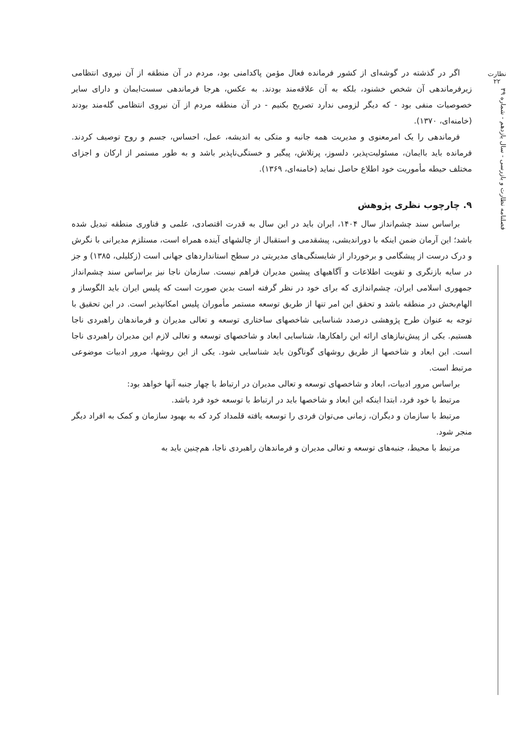نظارت
۲۲
فصلنامه نظارت و بازرسی - سال یازدهم - شماره ۳۹
اگر در گذشته در گوشه‌ای از کشور فرمانده فعال مؤمن پاکدامنی بود، مردم در آن منطقه از آن نیروی انتظامی زیرفرماندهی آن شخص خشنود، بلکه به آن علاقه‌مند بودند. به عکس، هرجا فرماندهی سست‌ایمان و دارای سایر خصوصیات منفی بود - که دیگر لزومی ندارد تصریح بکنیم - در آن منطقه مردم از آن نیروی انتظامی گله‌مند بودند (خامنه‌ای، ۱۳۷۰).
فرماندهی را یک امرمعنوی و مدیریت همه جانبه و متکی به اندیشه، عمل، احساس، جسم و روح توصیف کردند. فرمانده باید باایمان، مسئولیت‌پذیر، دلسوز، پرتلاش، پیگیر و خستگی‌ناپذیر باشد و به طور مستمر از ارکان و اجزای مختلف حیطه مأموریت خود اطلاع حاصل نماید (خامنه‌ای، ۱۳۶۹).
۹. چارچوب نظری پژوهش
براساس سند چشم‌انداز سال ۱۴۰۴، ایران باید در این سال به قدرت اقتصادی، علمی و فناوری منطقه تبدیل شده باشد؛ این آرمان ضمن اینکه با دوراندیشی، پیشقدمی و استقبال از چالشهای آینده همراه است، مستلزم مدیرانی با نگرش و درک درست از پیشگامی و برخوردار از شایستگی‌های مدیریتی در سطح استانداردهای جهانی است (زکلیلی، ۱۳۸۵) و جز در سایه بازنگری و تقویت اطلاعات و آگاهیهای پیشین مدیران فراهم نیست. سازمان ناجا نیز براساس سند چشم‌انداز جمهوری اسلامی ایران، چشم‌اندازی که برای خود در نظر گرفته است بدین صورت است که پلیس ایران باید الگوساز و الهام‌بخش در منطقه باشد و تحقق این امر تنها از طریق توسعه مستمر مأموران پلیس امکانپذیر است. در این تحقیق با توجه به عنوان طرح پژوهشی درصدد شناسایی شاخصهای ساختاری توسعه و تعالی مدیران و فرماندهان راهبردی ناجا هستیم. یکی از پیش‌نیازهای ارائه این راهکارها، شناسایی ابعاد و شاخصهای توسعه و تعالی لازم این مدیران راهبردی ناجا است. این ابعاد و شاخصها از طریق روشهای گوناگون باید شناسایی شود. یکی از این روشها، مرور ادبیات موضوعی مرتبط است.
براساس مرور ادبیات، ابعاد و شاخصهای توسعه و تعالی مدیران در ارتباط با چهار جنبه آنها خواهد بود:
مرتبط با خود فرد، ابتدا اینکه این ابعاد و شاخصها باید در ارتباط با توسعه خود فرد باشد.
مرتبط با سازمان و دیگران، زمانی می‌توان فردی را توسعه یافته قلمداد کرد که به بهبود سازمان و کمک به افراد دیگر منجر شود.
مرتبط با محیط، جنبه‌های توسعه و تعالی مدیران و فرماندهان راهبردی ناجا، هم‌چنین باید به